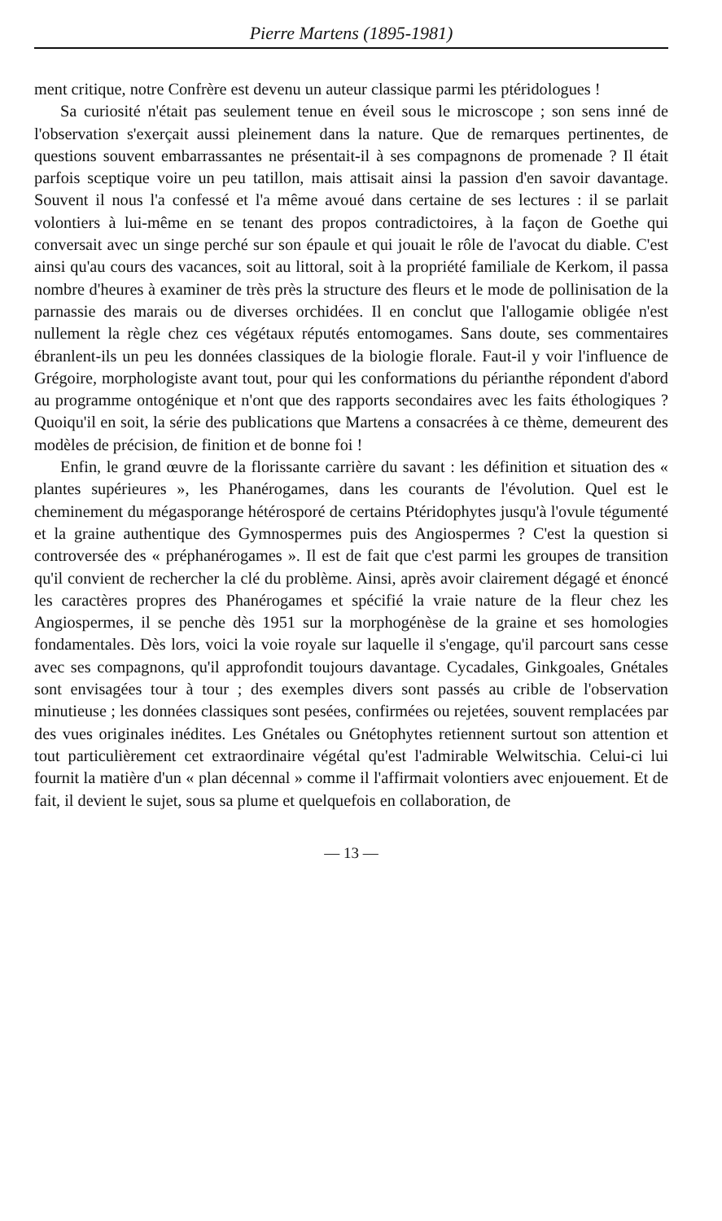Pierre Martens (1895-1981)
ment critique, notre Confrère est devenu un auteur classique parmi les ptéridologues !
Sa curiosité n'était pas seulement tenue en éveil sous le microscope ; son sens inné de l'observation s'exerçait aussi pleinement dans la nature. Que de remarques pertinentes, de questions souvent embarrassantes ne présentait-il à ses compagnons de promenade ? Il était parfois sceptique voire un peu tatillon, mais attisait ainsi la passion d'en savoir davantage. Souvent il nous l'a confessé et l'a même avoué dans certaine de ses lectures : il se parlait volontiers à lui-même en se tenant des propos contradictoires, à la façon de Goethe qui conversait avec un singe perché sur son épaule et qui jouait le rôle de l'avocat du diable. C'est ainsi qu'au cours des vacances, soit au littoral, soit à la propriété familiale de Kerkom, il passa nombre d'heures à examiner de très près la structure des fleurs et le mode de pollinisation de la parnassie des marais ou de diverses orchidées. Il en conclut que l'allogamie obligée n'est nullement la règle chez ces végétaux réputés entomogames. Sans doute, ses commentaires ébranlent-ils un peu les données classiques de la biologie florale. Faut-il y voir l'influence de Grégoire, morphologiste avant tout, pour qui les conformations du périanthe répondent d'abord au programme ontogénique et n'ont que des rapports secondaires avec les faits éthologiques ? Quoiqu'il en soit, la série des publications que Martens a consacrées à ce thème, demeurent des modèles de précision, de finition et de bonne foi !
Enfin, le grand œuvre de la florissante carrière du savant : les définition et situation des « plantes supérieures », les Phanérogames, dans les courants de l'évolution. Quel est le cheminement du mégasporange hétérosporé de certains Ptéridophytes jusqu'à l'ovule tégumenté et la graine authentique des Gymnospermes puis des Angiospermes ? C'est la question si controversée des « préphanérogames ». Il est de fait que c'est parmi les groupes de transition qu'il convient de rechercher la clé du problème. Ainsi, après avoir clairement dégagé et énoncé les caractères propres des Phanérogames et spécifié la vraie nature de la fleur chez les Angiospermes, il se penche dès 1951 sur la morphogénèse de la graine et ses homologies fondamentales. Dès lors, voici la voie royale sur laquelle il s'engage, qu'il parcourt sans cesse avec ses compagnons, qu'il approfondit toujours davantage. Cycadales, Ginkgoales, Gnétales sont envisagées tour à tour ; des exemples divers sont passés au crible de l'observation minutieuse ; les données classiques sont pesées, confirmées ou rejetées, souvent remplacées par des vues originales inédites. Les Gnétales ou Gnétophytes retiennent surtout son attention et tout particulièrement cet extraordinaire végétal qu'est l'admirable Welwitschia. Celui-ci lui fournit la matière d'un « plan décennal » comme il l'affirmait volontiers avec enjouement. Et de fait, il devient le sujet, sous sa plume et quelquefois en collaboration, de
— 13 —